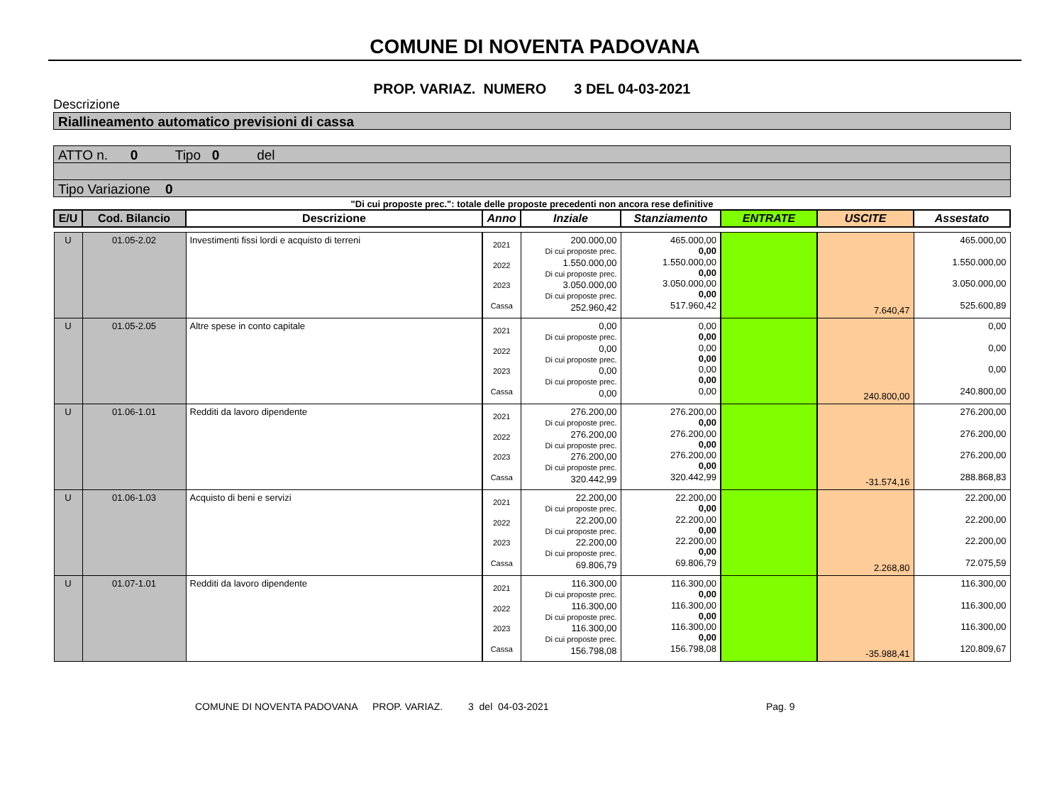COMUNE DI NOVENTA PADOVANA
PROP. VARIAZ. NUMERO 3 DEL 04-03-2021
Descrizione
Riallineamento automatico previsioni di cassa
ATTO n. 0 Tipo 0 del
Tipo Variazione 0
"Di cui proposte prec.": totale delle proposte precedenti non ancora rese definitive
| E/U | Cod. Bilancio | Descrizione | Anno | Inziale | Stanziamento | ENTRATE | USCITE | Assestato |
| --- | --- | --- | --- | --- | --- | --- | --- | --- |
| U | 01.05-2.02 | Investimenti fissi lordi e acquisto di terreni | 2021 2022 2023 Cassa | 200.000,00 Di cui proposte prec. 1.550.000,00 Di cui proposte prec. 3.050.000,00 Di cui proposte prec. 252.960,42 | 465.000,00 0,00 1.550.000,00 0,00 3.050.000,00 0,00 517.960,42 | | 7.640,47 | 465.000,00 1.550.000,00 3.050.000,00 525.600,89 |
| U | 01.05-2.05 | Altre spese in conto capitale | 2021 2022 2023 Cassa | 0,00 Di cui proposte prec. 0,00 Di cui proposte prec. 0,00 Di cui proposte prec. 0,00 | 0,00 0,00 0,00 0,00 0,00 0,00 0,00 | | 240.800,00 | 0,00 0,00 0,00 240.800,00 |
| U | 01.06-1.01 | Redditi da lavoro dipendente | 2021 2022 2023 Cassa | 276.200,00 Di cui proposte prec. 276.200,00 Di cui proposte prec. 276.200,00 Di cui proposte prec. 320.442,99 | 276.200,00 0,00 276.200,00 0,00 276.200,00 0,00 320.442,99 | | -31.574,16 | 276.200,00 276.200,00 276.200,00 288.868,83 |
| U | 01.06-1.03 | Acquisto di beni e servizi | 2021 2022 2023 Cassa | 22.200,00 Di cui proposte prec. 22.200,00 Di cui proposte prec. 22.200,00 Di cui proposte prec. 69.806,79 | 22.200,00 0,00 22.200,00 0,00 22.200,00 0,00 69.806,79 | | 2.268,80 | 22.200,00 22.200,00 22.200,00 72.075,59 |
| U | 01.07-1.01 | Redditi da lavoro dipendente | 2021 2022 2023 Cassa | 116.300,00 Di cui proposte prec. 116.300,00 Di cui proposte prec. 116.300,00 Di cui proposte prec. 156.798,08 | 116.300,00 0,00 116.300,00 0,00 116.300,00 0,00 156.798,08 | | -35.988,41 | 116.300,00 116.300,00 116.300,00 120.809,67 |
COMUNE DI NOVENTA PADOVANA PROP. VARIAZ. 3 del 04-03-2021 Pag. 9